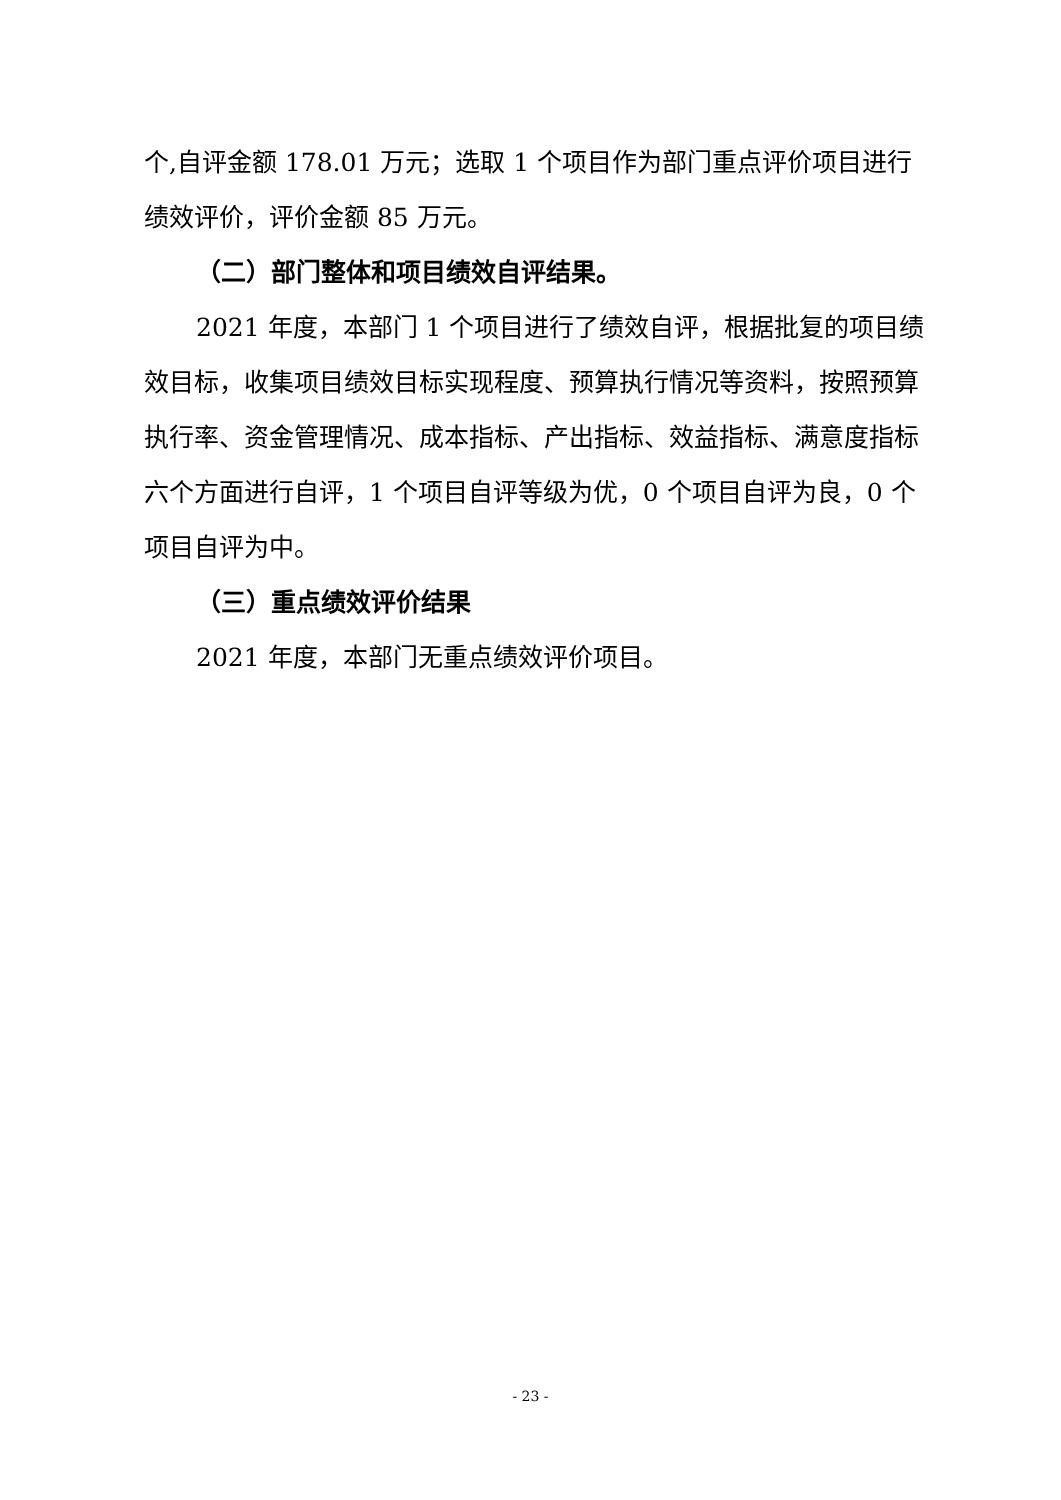个,自评金额 178.01 万元；选取 1 个项目作为部门重点评价项目进行绩效评价，评价金额 85 万元。
（二）部门整体和项目绩效自评结果。
2021 年度，本部门 1 个项目进行了绩效自评，根据批复的项目绩效目标，收集项目绩效目标实现程度、预算执行情况等资料，按照预算执行率、资金管理情况、成本指标、产出指标、效益指标、满意度指标六个方面进行自评，1 个项目自评等级为优，0 个项目自评为良，0 个项目自评为中。
（三）重点绩效评价结果
2021 年度，本部门无重点绩效评价项目。
- 23 -